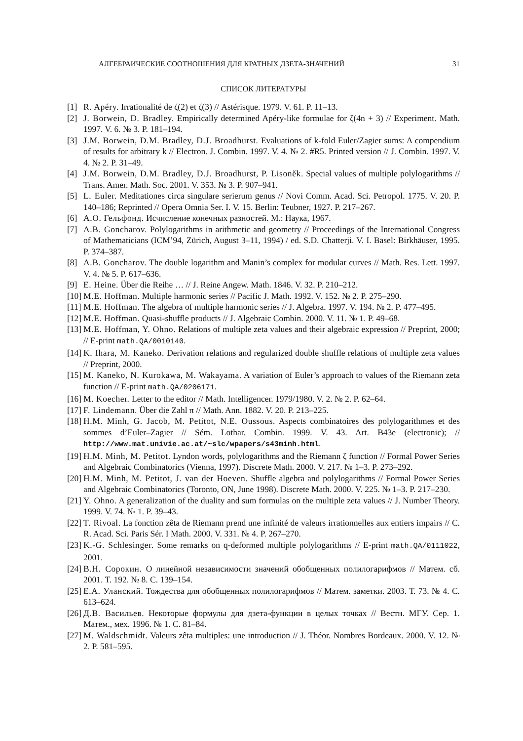АЛГЕБРАИЧЕСКИЕ СООТНОШЕНИЯ ДЛЯ КРАТНЫХ ДЗЕТА-ЗНАЧЕНИЙ 31
СПИСОК ЛИТЕРАТУРЫ
[1] R. Apéry. Irrationalité de ζ(2) et ζ(3) // Astérisque. 1979. V. 61. P. 11–13.
[2] J. Borwein, D. Bradley. Empirically determined Apéry-like formulae for ζ(4n + 3) // Experiment. Math. 1997. V. 6. № 3. P. 181–194.
[3] J.M. Borwein, D.M. Bradley, D.J. Broadhurst. Evaluations of k-fold Euler/Zagier sums: A compendium of results for arbitrary k // Electron. J. Combin. 1997. V. 4. № 2. #R5. Printed version // J. Combin. 1997. V. 4. № 2. P. 31–49.
[4] J.M. Borwein, D.M. Bradley, D.J. Broadhurst, P. Lisoněk. Special values of multiple polylogarithms // Trans. Amer. Math. Soc. 2001. V. 353. № 3. P. 907–941.
[5] L. Euler. Meditationes circa singulare serierum genus // Novi Comm. Acad. Sci. Petropol. 1775. V. 20. P. 140–186; Reprinted // Opera Omnia Ser. I. V. 15. Berlin: Teubner, 1927. P. 217–267.
[6] А.О. Гельфонд. Исчисление конечных разностей. М.: Наука, 1967.
[7] A.B. Goncharov. Polylogarithms in arithmetic and geometry // Proceedings of the International Congress of Mathematicians (ICM’94, Zürich, August 3–11, 1994) / ed. S.D. Chatterji. V. I. Basel: Birkhäuser, 1995. P. 374–387.
[8] A.B. Goncharov. The double logarithm and Manin’s complex for modular curves // Math. Res. Lett. 1997. V. 4. № 5. P. 617–636.
[9] E. Heine. Über die Reihe … // J. Reine Angew. Math. 1846. V. 32. P. 210–212.
[10] M.E. Hoffman. Multiple harmonic series // Pacific J. Math. 1992. V. 152. № 2. P. 275–290.
[11] M.E. Hoffman. The algebra of multiple harmonic series // J. Algebra. 1997. V. 194. № 2. P. 477–495.
[12] M.E. Hoffman. Quasi-shuffle products // J. Algebraic Combin. 2000. V. 11. № 1. P. 49–68.
[13] M.E. Hoffman, Y. Ohno. Relations of multiple zeta values and their algebraic expression // Preprint, 2000; // E-print math.QA/0010140.
[14] K. Ihara, M. Kaneko. Derivation relations and regularized double shuffle relations of multiple zeta values // Preprint, 2000.
[15] M. Kaneko, N. Kurokawa, M. Wakayama. A variation of Euler’s approach to values of the Riemann zeta function // E-print math.QA/0206171.
[16] M. Koecher. Letter to the editor // Math. Intelligencer. 1979/1980. V. 2. № 2. P. 62–64.
[17] F. Lindemann. Über die Zahl π // Math. Ann. 1882. V. 20. P. 213–225.
[18] H.M. Minh, G. Jacob, M. Petitot, N.E. Oussous. Aspects combinatoires des polylogarithmes et des sommes d’Euler–Zagier // Sém. Lothar. Combin. 1999. V. 43. Art. B43e (electronic); // http://www.mat.univie.ac.at/~slc/wpapers/s43minh.html.
[19] H.M. Minh, M. Petitot. Lyndon words, polylogarithms and the Riemann ζ function // Formal Power Series and Algebraic Combinatorics (Vienna, 1997). Discrete Math. 2000. V. 217. № 1–3. P. 273–292.
[20] H.M. Minh, M. Petitot, J. van der Hoeven. Shuffle algebra and polylogarithms // Formal Power Series and Algebraic Combinatorics (Toronto, ON, June 1998). Discrete Math. 2000. V. 225. № 1–3. P. 217–230.
[21] Y. Ohno. A generalization of the duality and sum formulas on the multiple zeta values // J. Number Theory. 1999. V. 74. № 1. P. 39–43.
[22] T. Rivoal. La fonction zêta de Riemann prend une infinité de valeurs irrationnelles aux entiers impairs // C. R. Acad. Sci. Paris Sér. I Math. 2000. V. 331. № 4. P. 267–270.
[23] K.-G. Schlesinger. Some remarks on q-deformed multiple polylogarithms // E-print math.QA/0111022, 2001.
[24] В.Н. Сорокин. О линейной независимости значений обобщенных полилогарифмов // Матем. сб. 2001. Т. 192. № 8. С. 139–154.
[25] Е.А. Уланский. Тождества для обобщенных полилогарифмов // Матем. заметки. 2003. Т. 73. № 4. С. 613–624.
[26] Д.В. Васильев. Некоторые формулы для дзета-функции в целых точках // Вестн. МГУ. Сер. 1. Матем., мех. 1996. № 1. С. 81–84.
[27] M. Waldschmidt. Valeurs zêta multiples: une introduction // J. Théor. Nombres Bordeaux. 2000. V. 12. № 2. P. 581–595.